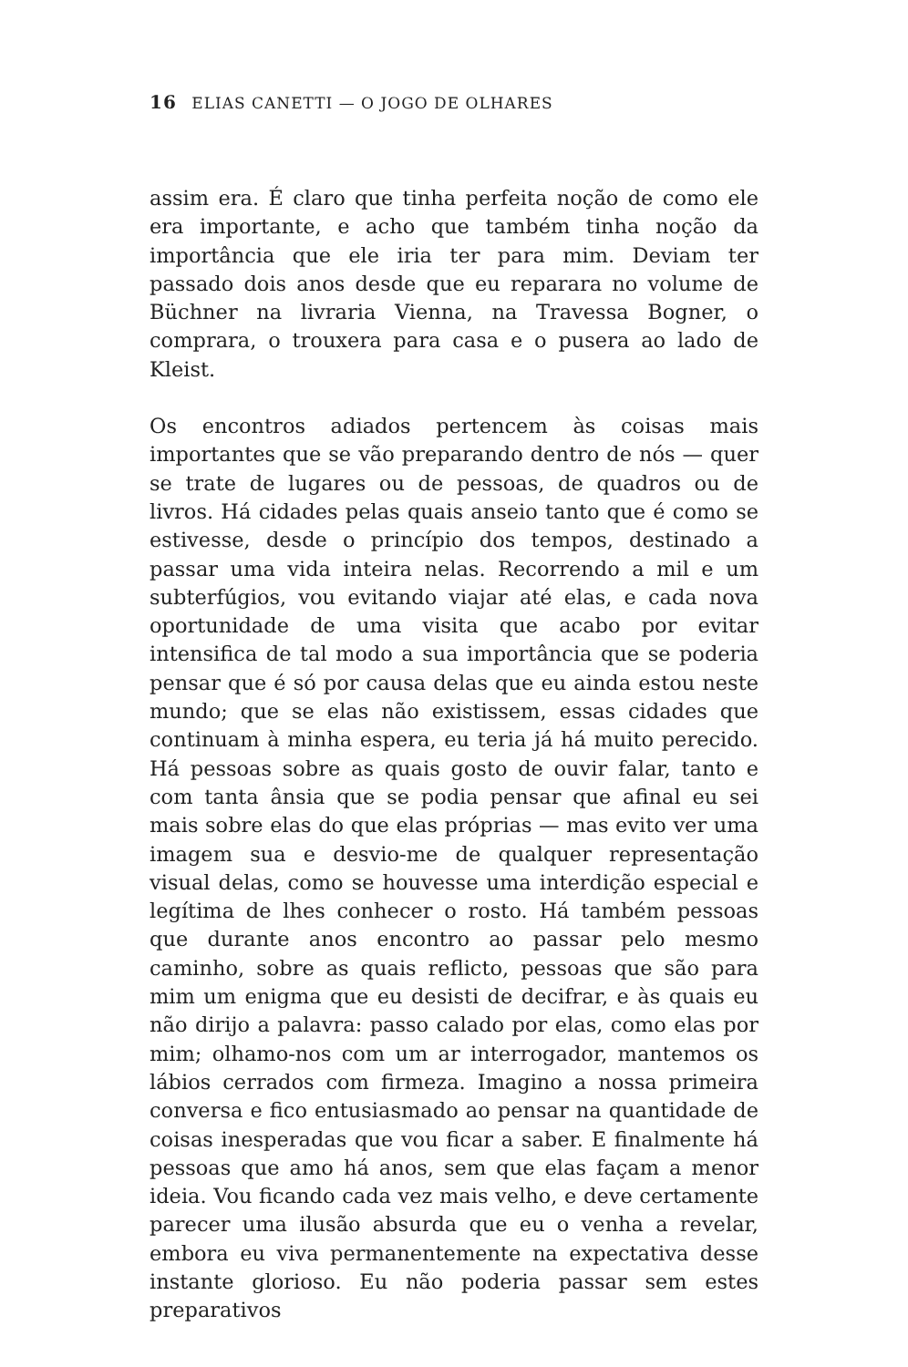16 ELIAS CANETTI — O JOGO DE OLHARES
assim era. É claro que tinha perfeita noção de como ele era importante, e acho que também tinha noção da importância que ele iria ter para mim. Deviam ter passado dois anos desde que eu reparara no volume de Büchner na livraria Vienna, na Travessa Bogner, o comprara, o trouxera para casa e o pusera ao lado de Kleist.
Os encontros adiados pertencem às coisas mais importantes que se vão preparando dentro de nós — quer se trate de lugares ou de pessoas, de quadros ou de livros. Há cidades pelas quais anseio tanto que é como se estivesse, desde o princípio dos tempos, destinado a passar uma vida inteira nelas. Recorrendo a mil e um subterfúgios, vou evitando viajar até elas, e cada nova oportunidade de uma visita que acabo por evitar intensifica de tal modo a sua importância que se poderia pensar que é só por causa delas que eu ainda estou neste mundo; que se elas não existissem, essas cidades que continuam à minha espera, eu teria já há muito perecido. Há pessoas sobre as quais gosto de ouvir falar, tanto e com tanta ânsia que se podia pensar que afinal eu sei mais sobre elas do que elas próprias — mas evito ver uma imagem sua e desvio-me de qualquer representação visual delas, como se houvesse uma interdição especial e legítima de lhes conhecer o rosto. Há também pessoas que durante anos encontro ao passar pelo mesmo caminho, sobre as quais reflicto, pessoas que são para mim um enigma que eu desisti de decifrar, e às quais eu não dirijo a palavra: passo calado por elas, como elas por mim; olhamo-nos com um ar interrogador, mantemos os lábios cerrados com firmeza. Imagino a nossa primeira conversa e fico entusiasmado ao pensar na quantidade de coisas inesperadas que vou ficar a saber. E finalmente há pessoas que amo há anos, sem que elas façam a menor ideia. Vou ficando cada vez mais velho, e deve certamente parecer uma ilusão absurda que eu o venha a revelar, embora eu viva permanentemente na expectativa desse instante glorioso. Eu não poderia passar sem estes preparativos